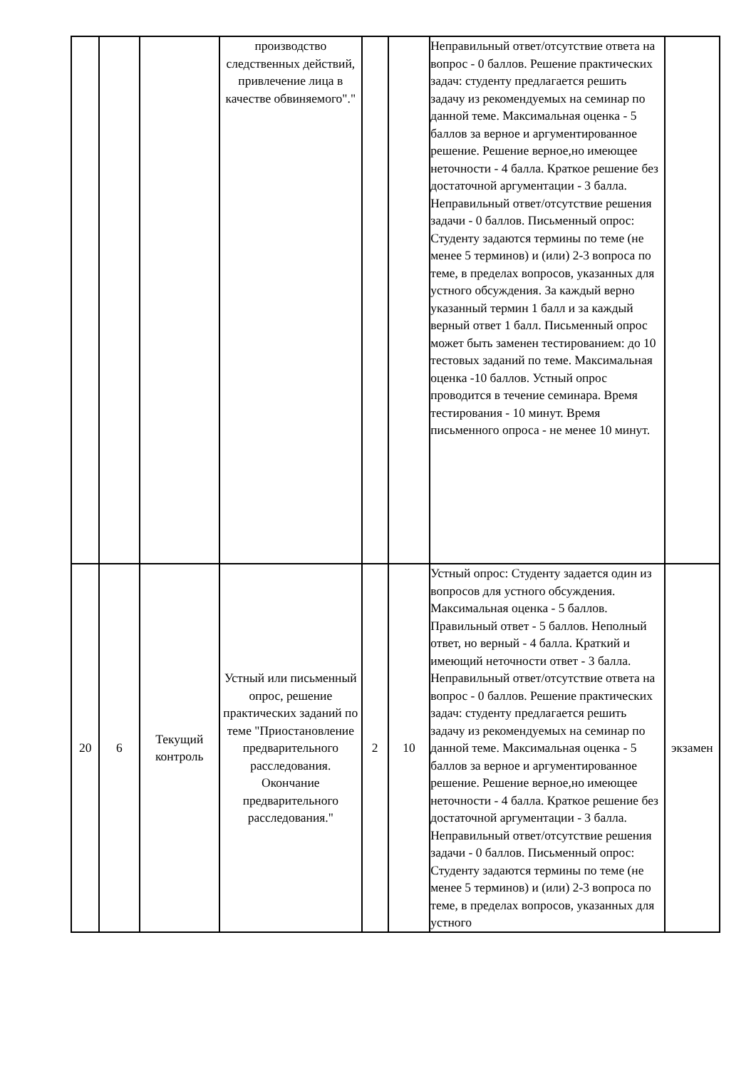| | | | производство следственных действий, привлечение лица в качестве обвиняемого"." | | | Неправильный ответ/отсутствие ответа на вопрос - 0 баллов. Решение практических задач: студенту предлагается решить задачу из рекомендуемых на семинар по данной теме. Максимальная оценка - 5 баллов за верное и аргументированное решение. Решение верное,но имеющее неточности - 4 балла. Краткое решение без достаточной аргументации - 3 балла. Неправильный ответ/отсутствие решения задачи - 0 баллов. Письменный опрос: Студенту задаются термины по теме (не менее 5 терминов) и (или) 2-3 вопроса по теме, в пределах вопросов, указанных для устного обсуждения. За каждый верно указанный термин 1 балл и за каждый верный ответ 1 балл. Письменный опрос может быть заменен тестированием: до 10 тестовых заданий по теме. Максимальная оценка -10 баллов. Устный опрос проводится в течение семинара. Время тестирования - 10 минут. Время письменного опроса - не менее 10 минут. | |
| 20 | 6 | Текущий контроль | Устный или письменный опрос, решение практических заданий по теме "Приостановление предварительного расследования. Окончание предварительного расследования." | 2 | 10 | Устный опрос: Студенту задается один из вопросов для устного обсуждения. Максимальная оценка - 5 баллов. Правильный ответ - 5 баллов. Неполный ответ, но верный - 4 балла. Краткий и имеющий неточности ответ - 3 балла. Неправильный ответ/отсутствие ответа на вопрос - 0 баллов. Решение практических задач: студенту предлагается решить задачу из рекомендуемых на семинар по данной теме. Максимальная оценка - 5 баллов за верное и аргументированное решение. Решение верное,но имеющее неточности - 4 балла. Краткое решение без достаточной аргументации - 3 балла. Неправильный ответ/отсутствие решения задачи - 0 баллов. Письменный опрос: Студенту задаются термины по теме (не менее 5 терминов) и (или) 2-3 вопроса по теме, в пределах вопросов, указанных для устного | экзамен |